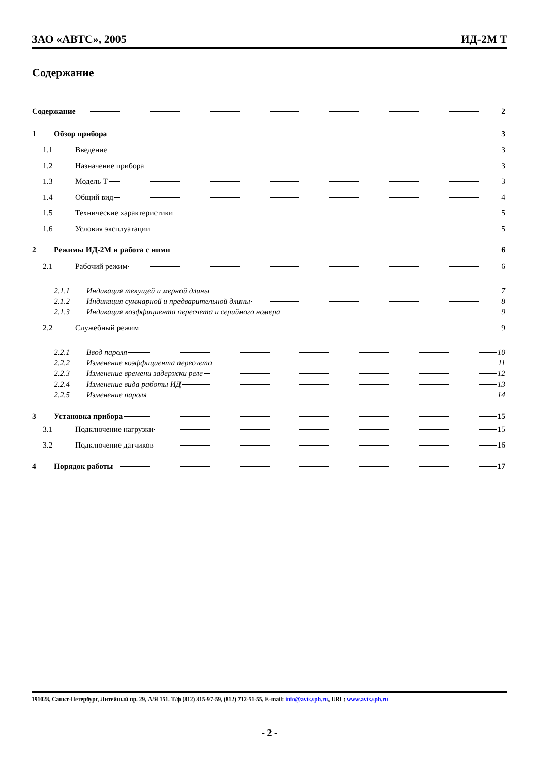ЗАО «АВТС», 2005 ИД-2М Т
Содержание
Содержание 2
1 Обзор прибора 3
1.1 Введение 3
1.2 Назначение прибора 3
1.3 Модель Т 3
1.4 Общий вид 4
1.5 Технические характеристики 5
1.6 Условия эксплуатации 5
2 Режимы ИД-2М и работа с ними 6
2.1 Рабочий режим 6
2.1.1 Индикация текущей и мерной длины 7
2.1.2 Индикация суммарной и предварительной длины 8
2.1.3 Индикация коэффициента пересчета и серийного номера 9
2.2 Служебный режим 9
2.2.1 Ввод пароля 10
2.2.2 Изменение коэффициента пересчета 11
2.2.3 Изменение времени задержки реле 12
2.2.4 Изменение вида работы ИД 13
2.2.5 Изменение пароля 14
3 Установка прибора 15
3.1 Подключение нагрузки 15
3.2 Подключение датчиков 16
4 Порядок работы 17
191028, Санкт-Петербург, Литейный пр. 29, А/Я 151. Т/ф (812) 315-97-59, (812) 712-51-55, E-mail: info@avts.spb.ru, URL: www.avts.spb.ru
- 2 -